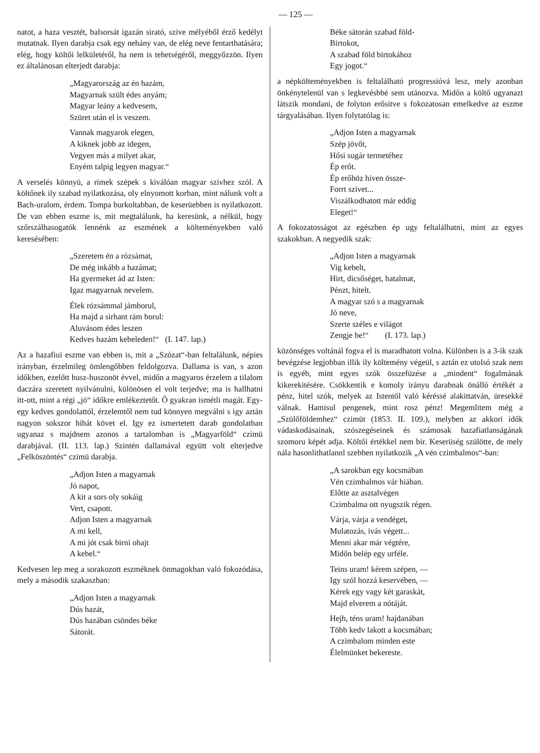— 125 —
natot, a haza vesztét, balsorsát igazán sirató, szive mélyéből érző kedélyt mutatnak. Ilyen darabja csak egy nehány van, de elég neve fentarthatására; elég, hogy költői lelkületéről, ha nem is tehetségéről, meggyőzzön. Ilyen ez általánosan elterjedt darabja:
„Magyarország az én hazám,
Magyarnak szült édes anyám;
Magyar leány a kedvesem,
Szüret után el is veszem.
Vannak magyarok elegen,
A kiknek jobb az idegen,
Vegyen más a milyet akar,
Enyém talpig legyen magyar.“
A verselés könnyü, a rimek szépek s kiválóan magyar szivhez szól. A költőnek ily szabad nyilatkozása, oly elnyomott korban, mint nálunk volt a Bach-uralom, érdem. Tompa burkoltabban, de keserüebben is nyilatkozott. De van ebben eszme is, mit megtalálunk, ha keresünk, a nélkül, hogy szőrszálhasogatók lennénk az eszmének a költeményekben való keresésében:
„Szeretem én a rózsámat,
De még inkább a hazámat;
Ha gyermeket ád az Isten:
Igaz magyarnak nevelem.
Élek rózsámmal jámborul,
Ha majd a sirhant rám borul:
Aluvásom édes leszen
Kedves hazám kebeleden!“ (I. 147. lap.)
Az a hazafiui eszme van ebben is, mit a „Szózat“-ban feltalálunk, népies irányban, érzelmileg ömlengőbben feldolgozva. Dallama is van, s azon időkben, ezelőtt husz-huszonöt évvel, midőn a magyaros érzelem a tilalom daczára szeretett nyilvánulni, különösen el volt terjedve; ma is hallhatni itt-ott, mint a régi „jó“ időkre emlékeztetőt. Ő gyakran ismétli magát. Egy-egy kedves gondolattól, érzelemtől nem tud könnyen megválni s igy aztán nagyon sokszor hibát követ el. Igy ez ismertetett darab gondolatban ugyanaz s majdnem azonos a tartalomban is „Magyarföld“ czimü darabjával. (II. 113. lap.) Szintén dallamával együtt volt elterjedve „Felköszöntés“ czimü darabja.
„Adjon Isten a magyarnak
Jó napot,
A kit a sors oly sokáig
Vert, csapott.
Adjon Isten a magyarnak
A mi kell,
A mi jót csak birni ohajt
A kebel.“
Kedvesen lep meg a sorakozott eszméknek önmagokban való fokozódása, mely a második szakaszban:
„Adjon Isten a magyarnak
Dús hazát,
Dús hazában csöndes béke
Sátorát.
Béke sátorán szabad föld-
Birtokot,
A szabad föld birtokához
Egy jogot.“
a népkölteményekben is feltalálható progressióvá lesz, mely azonban önkénytelenül van s legkevésbbé sem utánozva. Midőn a költő ugyanazt látszik mondani, de folyton erősitve s fokozatosan emelkedve az eszme tárgyalásában. Ilyen folytatólag is:
„Adjon Isten a magyarnak
Szép jövőt,
Hősi sugár termetéhez
Ép erőt.
Ép erőhöz hiven össze-
Forrt szivet...
Viszálkodhatott már eddig
Eleget!“
A fokozatosságot az egészben ép ugy feltalálhatni, mint az egyes szakokban. A negyedik szak:
„Adjon Isten a magyarnak
Vig kebelt,
Hirt, dicsőséget, hatalmat,
Pénzt, hitelt.
A magyar szó s a magyarnak
Jó neve,
Szerte széles e világot
Zengje be!“ (I. 173. lap.)
közönséges voltánál fogva el is maradhatott volna. Különben is a 3-ik szak bevégzése legjobban illik ily költemény végeül, s aztán ez utolsó szak nem is egyéb, mint egyes szók összefüzése a „mindent“ fogalmának kikerekitésére. Csökkentik e komoly irányu darabnak önálló értékét a pénz, hitel szók, melyek az Istentől való kéréssé alakittatván, üresekké válnak. Hamisul pengenek, mint rosz pénz! Megemlitem még a „Szülőföldemhez“ czimüt (1853. II. 109.), melyben az akkori idők vádaskodásainak, szószegéseinek és számosak hazafiatlanságának szomoru képét adja. Költői értékkel nem bir. Keserüség szülötte, de mely nála hasonlithatlannl szebben nyilatkozik „A vén czimbalmos“-ban:
„A sarokban egy kocsmában
Vén czimbalmos vár hiában.
Előtte az asztalvégen
Czimbalma ott nyugszik régen.
Várja, várja a vendéget,
Mulatozás, ivás végett...
Menni akar már végtére,
Midőn belép egy urféle.
Teins uram! kérem szépen, —
Igy szól hozzá keservében, —
Kérek egy vagy két garaskát,
Majd elverem a nótáját.
Hejh, téns uram! hajdanában
Több kedv lakott a kocsmában;
A czimbalom minden este
Élelmünket bekereste.